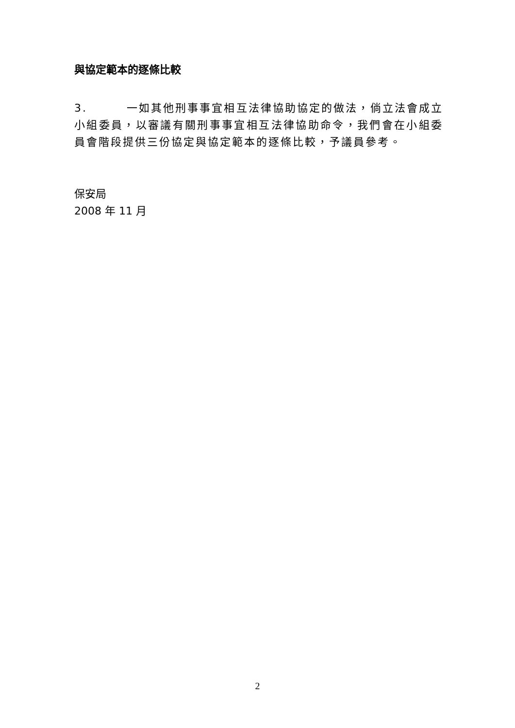與協定範本的逐條比較
3. 一如其他刑事事宜相互法律協助協定的做法，倘立法會成立小組委員，以審議有關刑事事宜相互法律協助命令，我們會在小組委員會階段提供三份協定與協定範本的逐條比較，予議員參考。
保安局
2008 年 11 月
2